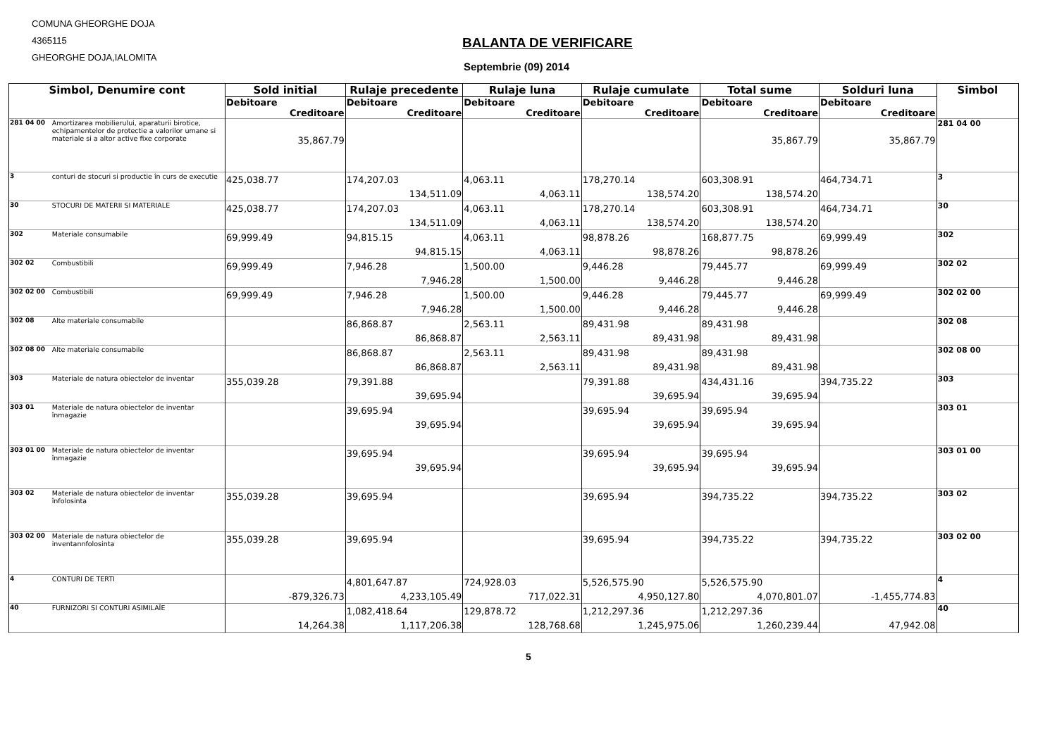COMUNA GHEORGHE DOJA
4365115
GHEORGHE DOJA,IALOMITA
BALANTA DE VERIFICARE
Septembrie (09) 2014
| Simbol, Denumire cont | | Sold initial | Rulaje precedente | Rulaje luna | Rulaje cumulate | Total sume | Solduri luna | Simbol |
| --- | --- | --- | --- | --- | --- | --- | --- | --- |
| | | Debitoare | Debitoare | Debitoare | Debitoare | Debitoare | Debitoare | |
| | | Creditoare | Creditoare | Creditoare | Creditoare | Creditoare | Creditoare | |
| 281 04 00 | Amortizarea mobilierului, aparaturii birotice, echipamentelor de protectie a valorilor umane si materiale si a altor active fixe corporate | 35,867.79 | | | | 35,867.79 | 35,867.79 | 281 04 00 |
| 3 | conturi de stocuri si productie în curs de executie | 425,038.77 | 174,207.03 134,511.09 | 4,063.11 4,063.11 | 178,270.14 138,574.20 | 603,308.91 138,574.20 | 464,734.71 | 3 |
| 30 | STOCURI DE MATERII SI MATERIALE | 425,038.77 | 174,207.03 134,511.09 | 4,063.11 4,063.11 | 178,270.14 138,574.20 | 603,308.91 138,574.20 | 464,734.71 | 30 |
| 302 | Materiale consumabile | 69,999.49 | 94,815.15 94,815.15 | 4,063.11 4,063.11 | 98,878.26 98,878.26 | 168,877.75 98,878.26 | 69,999.49 | 302 |
| 302 02 | Combustibili | 69,999.49 | 7,946.28 7,946.28 | 1,500.00 1,500.00 | 9,446.28 9,446.28 | 79,445.77 9,446.28 | 69,999.49 | 302 02 |
| 302 02 00 | Combustibili | 69,999.49 | 7,946.28 7,946.28 | 1,500.00 1,500.00 | 9,446.28 9,446.28 | 79,445.77 9,446.28 | 69,999.49 | 302 02 00 |
| 302 08 | Alte materiale consumabile | | 86,868.87 86,868.87 | 2,563.11 2,563.11 | 89,431.98 89,431.98 | 89,431.98 89,431.98 | | 302 08 |
| 302 08 00 | Alte materiale consumabile | | 86,868.87 86,868.87 | 2,563.11 2,563.11 | 89,431.98 89,431.98 | 89,431.98 89,431.98 | | 302 08 00 |
| 303 | Materiale de natura obiectelor de inventar | 355,039.28 | 79,391.88 39,695.94 | | 79,391.88 39,695.94 | 434,431.16 39,695.94 | 394,735.22 | 303 |
| 303 01 | Materiale de natura obiectelor de inventar înmagazie | | 39,695.94 39,695.94 | | 39,695.94 39,695.94 | 39,695.94 39,695.94 | | 303 01 |
| 303 01 00 | Materiale de natura obiectelor de inventar înmagazie | | 39,695.94 39,695.94 | | 39,695.94 39,695.94 | 39,695.94 39,695.94 | | 303 01 00 |
| 303 02 | Materiale de natura obiectelor de inventar înfolosinta | 355,039.28 | 39,695.94 | | 39,695.94 | 394,735.22 | 394,735.22 | 303 02 |
| 303 02 00 | Materiale de natura obiectelor de inventannfolosinta | 355,039.28 | 39,695.94 | | 39,695.94 | 394,735.22 | 394,735.22 | 303 02 00 |
| 4 | CONTURI DE TERTI | -879,326.73 | 4,801,647.87 4,233,105.49 | 724,928.03 717,022.31 | 5,526,575.90 4,950,127.80 | 5,526,575.90 4,070,801.07 | -1,455,774.83 | 4 |
| 40 | FURNIZORI SI CONTURI ASIMILAÎE | 14,264.38 | 1,082,418.64 1,117,206.38 | 129,878.72 128,768.68 | 1,212,297.36 1,245,975.06 | 1,212,297.36 1,260,239.44 | 47,942.08 | 40 |
5